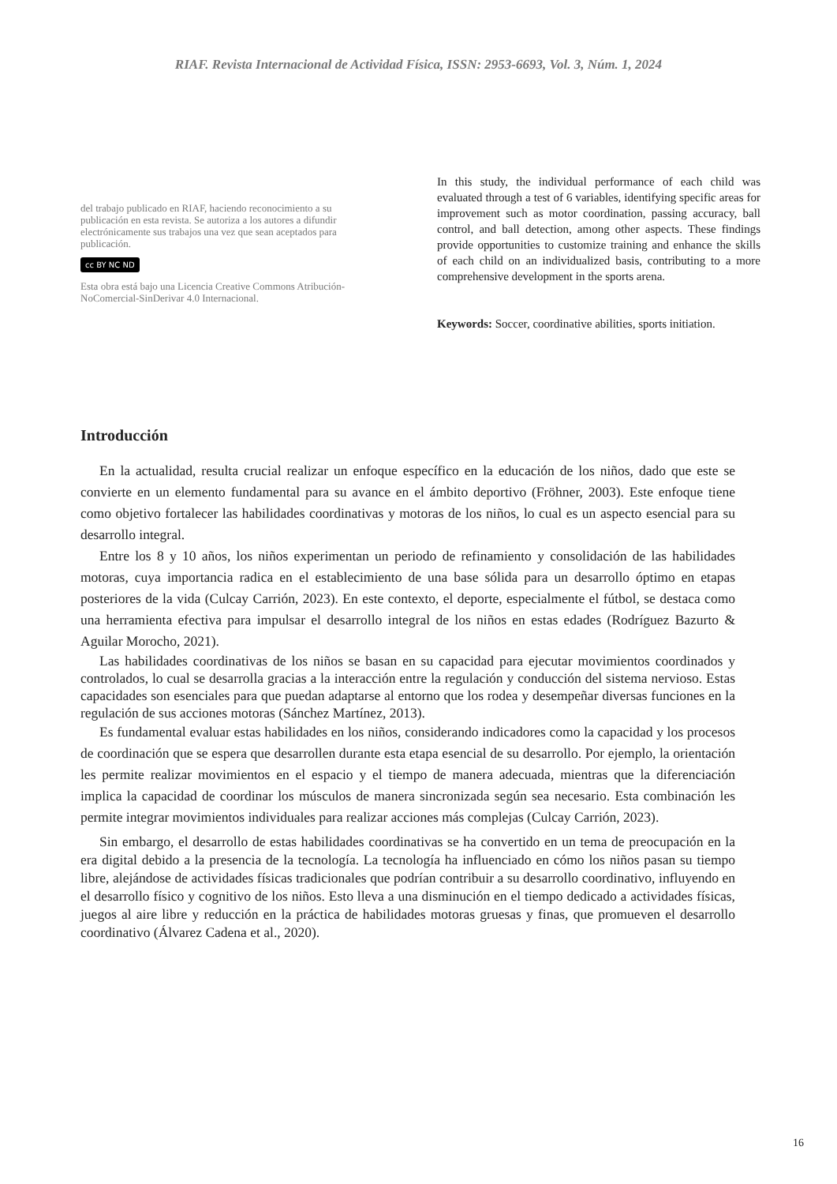RIAF. Revista Internacional de Actividad Física, ISSN: 2953-6693, Vol. 3, Núm. 1, 2024
del trabajo publicado en RIAF, haciendo reconocimiento a su publicación en esta revista. Se autoriza a los autores a difundir electrónicamente sus trabajos una vez que sean aceptados para publicación.
cc BY NC ND
Esta obra está bajo una Licencia Creative Commons Atribución-NoComercial-SinDerivar 4.0 Internacional.
In this study, the individual performance of each child was evaluated through a test of 6 variables, identifying specific areas for improvement such as motor coordination, passing accuracy, ball control, and ball detection, among other aspects. These findings provide opportunities to customize training and enhance the skills of each child on an individualized basis, contributing to a more comprehensive development in the sports arena.
Keywords: Soccer, coordinative abilities, sports initiation.
Introducción
En la actualidad, resulta crucial realizar un enfoque específico en la educación de los niños, dado que este se convierte en un elemento fundamental para su avance en el ámbito deportivo (Fröhner, 2003). Este enfoque tiene como objetivo fortalecer las habilidades coordinativas y motoras de los niños, lo cual es un aspecto esencial para su desarrollo integral.
Entre los 8 y 10 años, los niños experimentan un periodo de refinamiento y consolidación de las habilidades motoras, cuya importancia radica en el establecimiento de una base sólida para un desarrollo óptimo en etapas posteriores de la vida (Culcay Carrión, 2023). En este contexto, el deporte, especialmente el fútbol, se destaca como una herramienta efectiva para impulsar el desarrollo integral de los niños en estas edades (Rodríguez Bazurto & Aguilar Morocho, 2021).
Las habilidades coordinativas de los niños se basan en su capacidad para ejecutar movimientos coordinados y controlados, lo cual se desarrolla gracias a la interacción entre la regulación y conducción del sistema nervioso. Estas capacidades son esenciales para que puedan adaptarse al entorno que los rodea y desempeñar diversas funciones en la regulación de sus acciones motoras (Sánchez Martínez, 2013).
Es fundamental evaluar estas habilidades en los niños, considerando indicadores como la capacidad y los procesos de coordinación que se espera que desarrollen durante esta etapa esencial de su desarrollo. Por ejemplo, la orientación les permite realizar movimientos en el espacio y el tiempo de manera adecuada, mientras que la diferenciación implica la capacidad de coordinar los músculos de manera sincronizada según sea necesario. Esta combinación les permite integrar movimientos individuales para realizar acciones más complejas (Culcay Carrión, 2023).
Sin embargo, el desarrollo de estas habilidades coordinativas se ha convertido en un tema de preocupación en la era digital debido a la presencia de la tecnología. La tecnología ha influenciado en cómo los niños pasan su tiempo libre, alejándose de actividades físicas tradicionales que podrían contribuir a su desarrollo coordinativo, influyendo en el desarrollo físico y cognitivo de los niños. Esto lleva a una disminución en el tiempo dedicado a actividades físicas, juegos al aire libre y reducción en la práctica de habilidades motoras gruesas y finas, que promueven el desarrollo coordinativo (Álvarez Cadena et al., 2020).
16